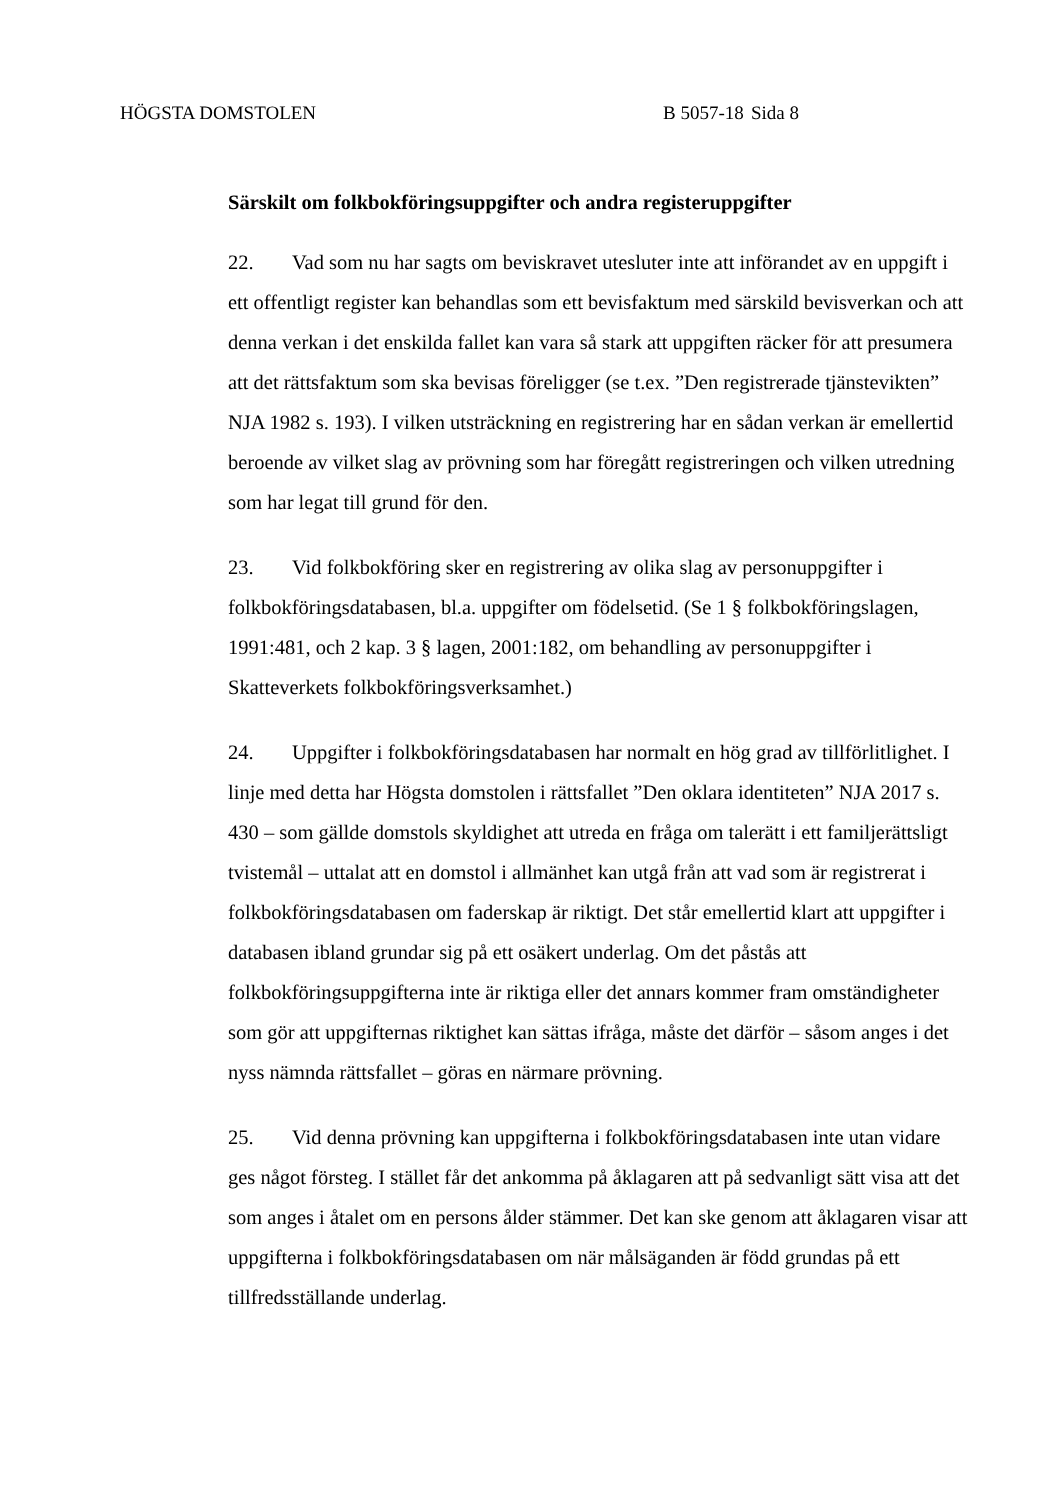HÖGSTA DOMSTOLEN B 5057-18 Sida 8
Särskilt om folkbokföringsuppgifter och andra registeruppgifter
22. Vad som nu har sagts om beviskravet utesluter inte att införandet av en uppgift i ett offentligt register kan behandlas som ett bevisfaktum med särskild bevisverkan och att denna verkan i det enskilda fallet kan vara så stark att uppgiften räcker för att presumera att det rättsfaktum som ska bevisas föreligger (se t.ex. ”Den registrerade tjänstevikten” NJA 1982 s. 193). I vilken utsträckning en registrering har en sådan verkan är emellertid beroende av vilket slag av prövning som har föregått registreringen och vilken utredning som har legat till grund för den.
23. Vid folkbokföring sker en registrering av olika slag av personuppgifter i folkbokföringsdatabasen, bl.a. uppgifter om födelsetid. (Se 1 § folkbokföringslagen, 1991:481, och 2 kap. 3 § lagen, 2001:182, om behandling av personuppgifter i Skatteverkets folkbokföringsverksamhet.)
24. Uppgifter i folkbokföringsdatabasen har normalt en hög grad av tillförlitlighet. I linje med detta har Högsta domstolen i rättsfallet ”Den oklara identiteten” NJA 2017 s. 430 – som gällde domstols skyldighet att utreda en fråga om talerätt i ett familjerättsligt tvistemål – uttalat att en domstol i allmänhet kan utgå från att vad som är registrerat i folkbokföringsdatabasen om faderskap är riktigt. Det står emellertid klart att uppgifter i databasen ibland grundar sig på ett osäkert underlag. Om det påstås att folkbokföringsuppgifterna inte är riktiga eller det annars kommer fram omständigheter som gör att uppgifternas riktighet kan sättas ifråga, måste det därför – såsom anges i det nyss nämnda rättsfallet – göras en närmare prövning.
25. Vid denna prövning kan uppgifterna i folkbokföringsdatabasen inte utan vidare ges något försteg. I stället får det ankomma på åklagaren att på sedvanligt sätt visa att det som anges i åtalet om en persons ålder stämmer. Det kan ske genom att åklagaren visar att uppgifterna i folkbokföringsdatabasen om när målsäganden är född grundas på ett tillfredsställande underlag.